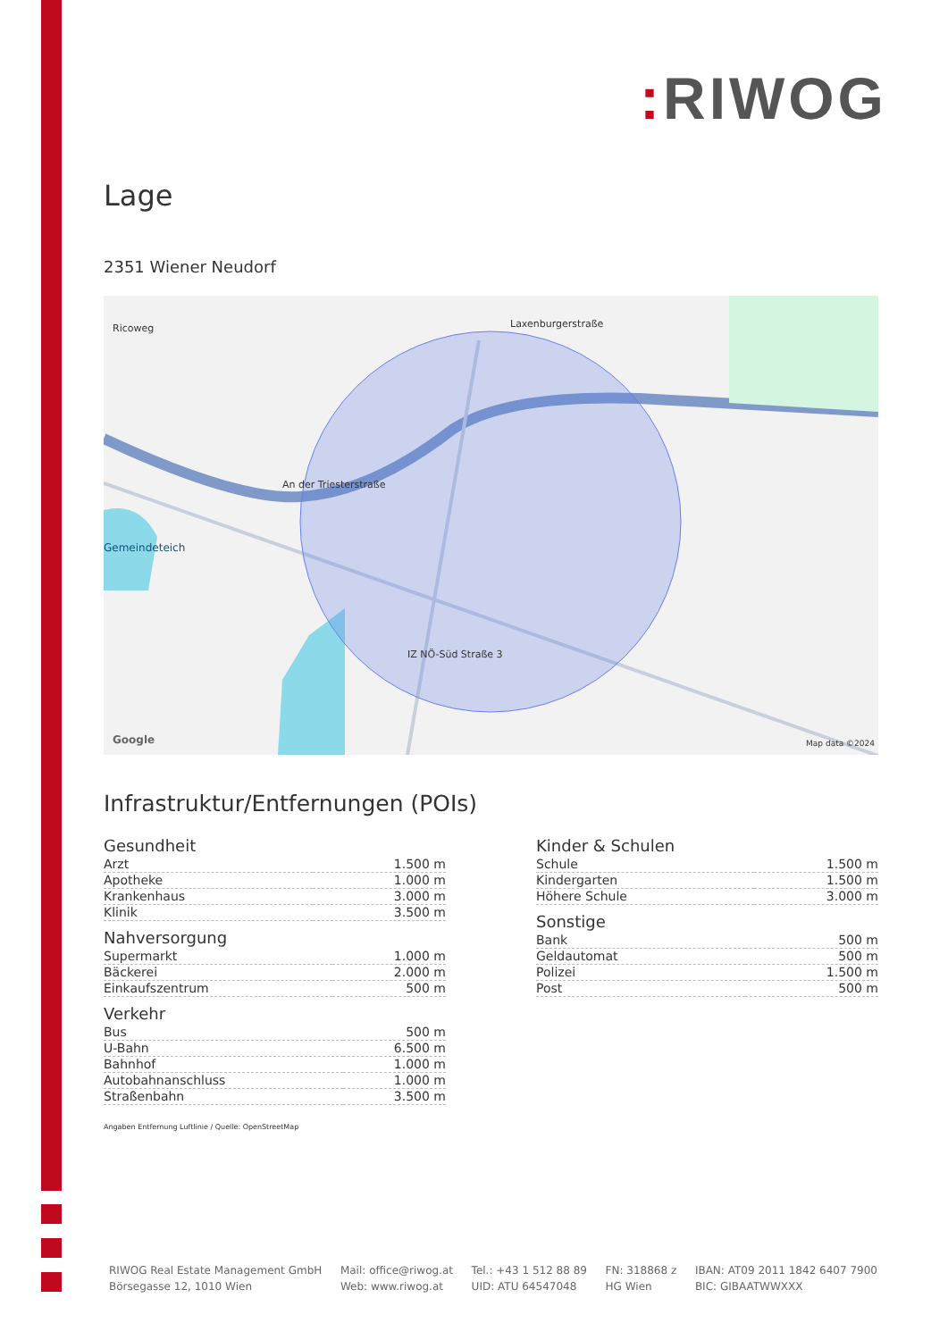: RIWOG
Lage
2351 Wiener Neudorf
Ricoweg Laxenburgerstraße
An der Triesterstraße
Gemeindeteich
IZ NÖ-Süd Straße 3
Google Map data ©2024
Infrastruktur/Entfernungen (POIs)
Gesundheit
| Arzt | 1.500 m |
| Apotheke | 1.000 m |
| Krankenhaus | 3.000 m |
| Klinik | 3.500 m |
Nahversorgung
| Supermarkt | 1.000 m |
| Bäckerei | 2.000 m |
| Einkaufszentrum | 500 m |
Verkehr
| Bus | 500 m |
| U-Bahn | 6.500 m |
| Bahnhof | 1.000 m |
| Autobahnanschluss | 1.000 m |
| Straßenbahn | 3.500 m |
Angaben Entfernung Luftlinie / Quelle: OpenStreetMap
Kinder & Schulen
| Schule | 1.500 m |
| Kindergarten | 1.500 m |
| Höhere Schule | 3.000 m |
Sonstige
| Bank | 500 m |
| Geldautomat | 500 m |
| Polizei | 1.500 m |
| Post | 500 m |
RIWOG Real Estate Management GmbH
Börsegasse 12, 1010 Wien
Mail: office@riwog.at
Web: www.riwog.at
Tel.: +43 1 512 88 89
UID: ATU 64547048
FN: 318868 z
HG Wien
IBAN: AT09 2011 1842 6407 7900
BIC: GIBAATWWXXX